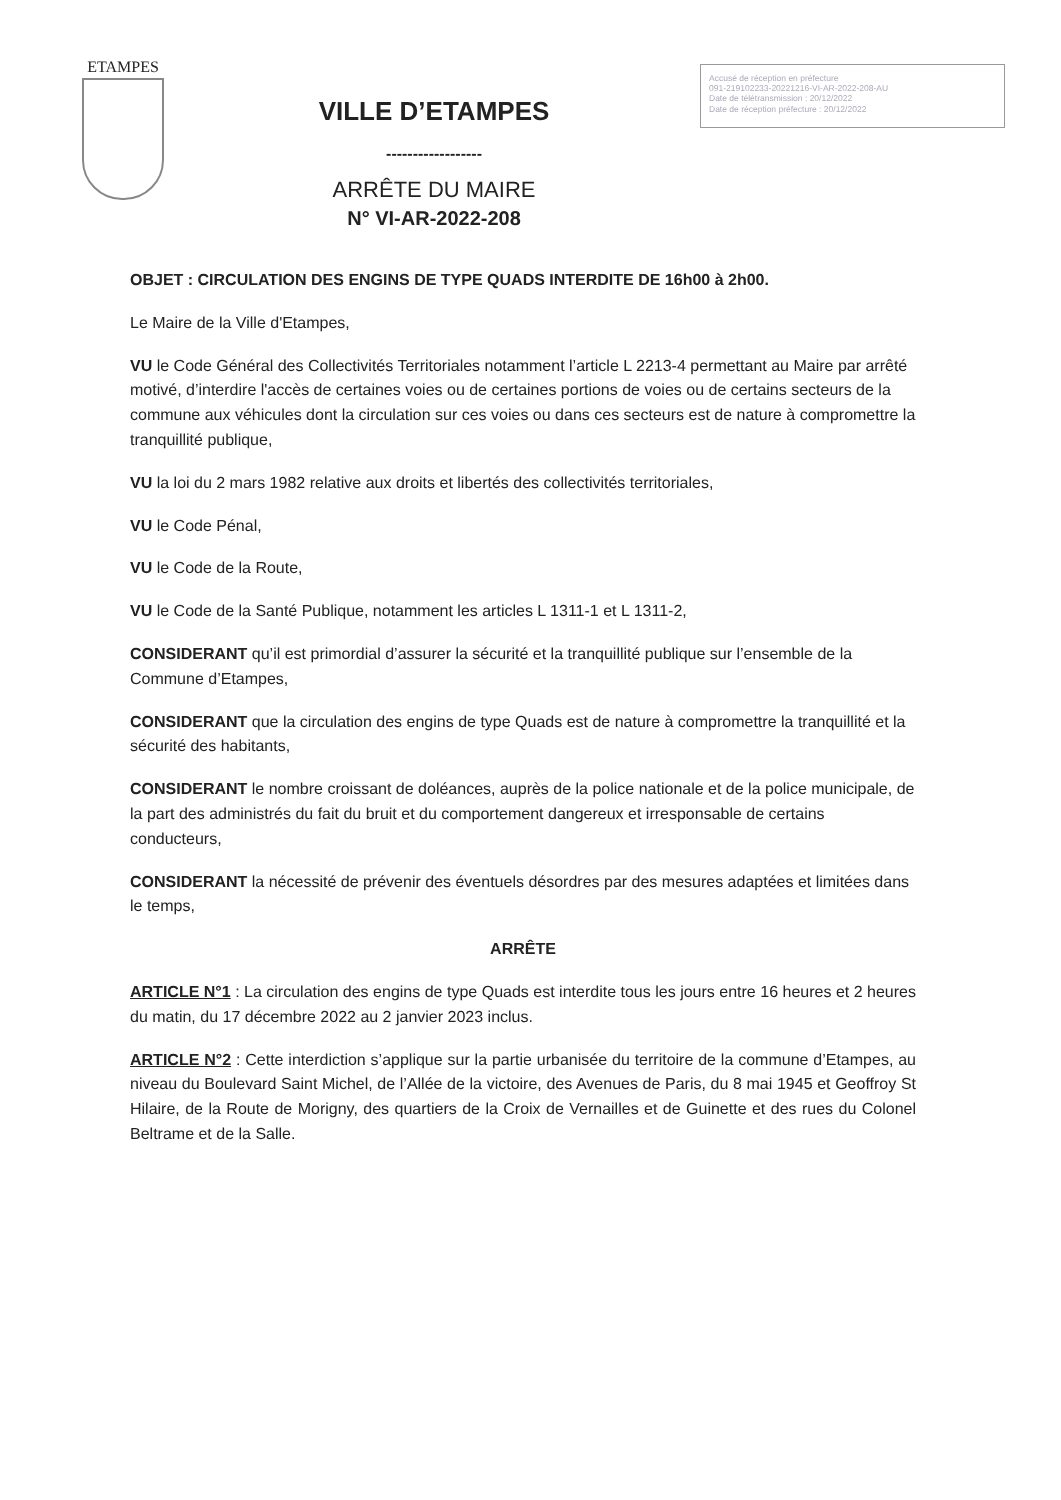ETAMPES
VILLE D’ETAMPES
------------------
ARRÊTE DU MAIRE
N° VI-AR-2022-208
Accusé de réception en préfecture
091-219102233-20221216-VI-AR-2022-208-AU
Date de télétransmission : 20/12/2022
Date de réception préfecture : 20/12/2022
OBJET : CIRCULATION DES ENGINS DE TYPE QUADS INTERDITE DE 16h00 à 2h00.
Le Maire de la Ville d'Etampes,
VU le Code Général des Collectivités Territoriales notamment l’article L 2213-4 permettant au Maire par arrêté motivé, d’interdire l'accès de certaines voies ou de certaines portions de voies ou de certains secteurs de la commune aux véhicules dont la circulation sur ces voies ou dans ces secteurs est de nature à compromettre la tranquillité publique,
VU la loi du 2 mars 1982 relative aux droits et libertés des collectivités territoriales,
VU le Code Pénal,
VU le Code de la Route,
VU le Code de la Santé Publique, notamment les articles L 1311-1 et L 1311-2,
CONSIDERANT qu’il est primordial d’assurer la sécurité et la tranquillité publique sur l’ensemble de la Commune d’Etampes,
CONSIDERANT que la circulation des engins de type Quads est de nature à compromettre la tranquillité et la sécurité des habitants,
CONSIDERANT le nombre croissant de doléances, auprès de la police nationale et de la police municipale, de la part des administrés du fait du bruit et du comportement dangereux et irresponsable de certains conducteurs,
CONSIDERANT la nécessité de prévenir des éventuels désordres par des mesures adaptées et limitées dans le temps,
ARRÊTE
ARTICLE N°1 : La circulation des engins de type Quads est interdite tous les jours entre 16 heures et 2 heures du matin, du 17 décembre 2022 au 2 janvier 2023 inclus.
ARTICLE N°2 : Cette interdiction s’applique sur la partie urbanisée du territoire de la commune d’Etampes, au niveau du Boulevard Saint Michel, de l’Allée de la victoire, des Avenues de Paris, du 8 mai 1945 et Geoffroy St Hilaire, de la Route de Morigny, des quartiers de la Croix de Vernailles et de Guinette et des rues du Colonel Beltrame et de la Salle.